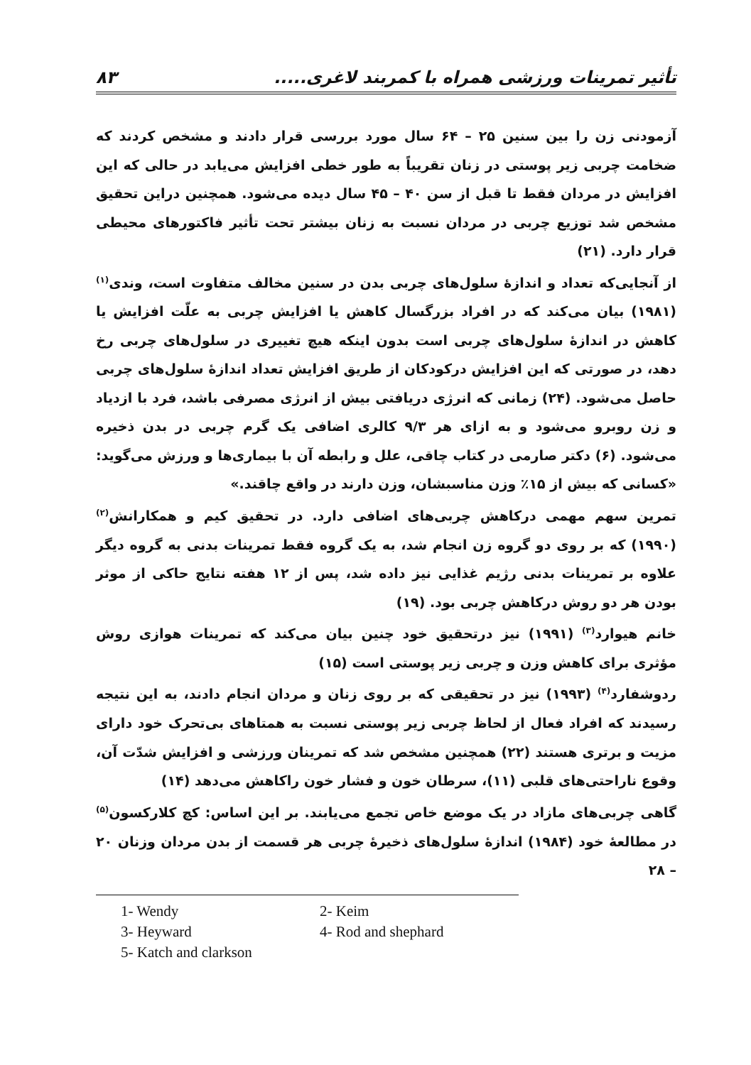تأثیر تمرینات ورزشی همراه با کمربند لاغری..... ۸۳
آزمودنی زن را بین سنین ۲۵ – ۶۴ سال مورد بررسی قرار دادند و مشخص کردند که ضخامت چربی زیر پوستی در زنان تقریباً به طور خطی افزایش می‌یابد در حالی که این افزایش در مردان فقط تا قبل از سن ۴۰ – ۴۵ سال دیده می‌شود. همچنین دراین تحقیق مشخص شد توزیع چربی در مردان نسبت به زنان بیشتر تحت تأثیر فاکتورهای محیطی قرار دارد. (۲۱)
از آنجایی‌که تعداد و اندازهٔ سلول‌های چربی بدن در سنین مخالف متفاوت است، وندی<sup>(۱)</sup> (۱۹۸۱) بیان می‌کند که در افراد بزرگسال کاهش یا افزایش چربی به علّت افزایش یا کاهش در اندازهٔ سلول‌های چربی است بدون اینکه هیچ تغییری در سلول‌های چربی رخ دهد، در صورتی که این افزایش درکودکان از طریق افزایش تعداد اندازهٔ سلول‌های چربی حاصل می‌شود. (۲۴) زمانی که انرژی دریافتی بیش از انرژی مصرفی باشد، فرد با ازدیاد و زن روبرو می‌شود و به ازای هر ۹/۳ کالری اضافی یک گرم چربی در بدن ذخیره می‌شود. (۶) دکتر صارمی در کتاب چاقی، علل و رابطه آن با بیماری‌ها و ورزش می‌گوید: «کسانی که بیش از ۱۵٪ وزن مناسبشان، وزن دارند در واقع چاقند.»
تمرین سهم مهمی درکاهش چربی‌های اضافی دارد. در تحقیق کیم و همکارانش<sup>(۲)</sup> (۱۹۹۰) که بر روی دو گروه زن انجام شد، به یک گروه فقط تمرینات بدنی به گروه دیگر علاوه بر تمرینات بدنی رژیم غذایی نیز داده شد، پس از ۱۲ هفته نتایج حاکی از موثر بودن هر دو روش درکاهش چربی بود. (۱۹)
خانم هیوارد<sup>(۳)</sup> (۱۹۹۱) نیز درتحقیق خود چنین بیان می‌کند که تمرینات هوازی روش مؤثری برای کاهش وزن و چربی زیر پوستی است (۱۵)
ردوشفارد<sup>(۴)</sup> (۱۹۹۳) نیز در تحقیقی که بر روی زنان و مردان انجام دادند، به این نتیجه رسیدند که افراد فعال از لحاظ چربی زیر پوستی نسبت به همتاهای بی‌تحرک خود دارای مزیت و برتری هستند (۲۲) همچنین مشخص شد که تمرینان ورزشی و افزایش شدّت آن، وقوع ناراحتی‌های قلبی (۱۱)، سرطان خون و فشار خون راکاهش می‌دهد (۱۴)
گاهی چربی‌های مازاد در یک موضع خاص تجمع می‌یابند. بر این اساس: کچ کلارکسون<sup>(۵)</sup> در مطالعهٔ خود (۱۹۸۴) اندازهٔ سلول‌های ذخیرهٔ چربی هر قسمت از بدن مردان وزنان ۲۰ – ۲۸
1- Wendy 2- Keim 3- Heyward 4- Rod and shephard 5- Katch and clarkson